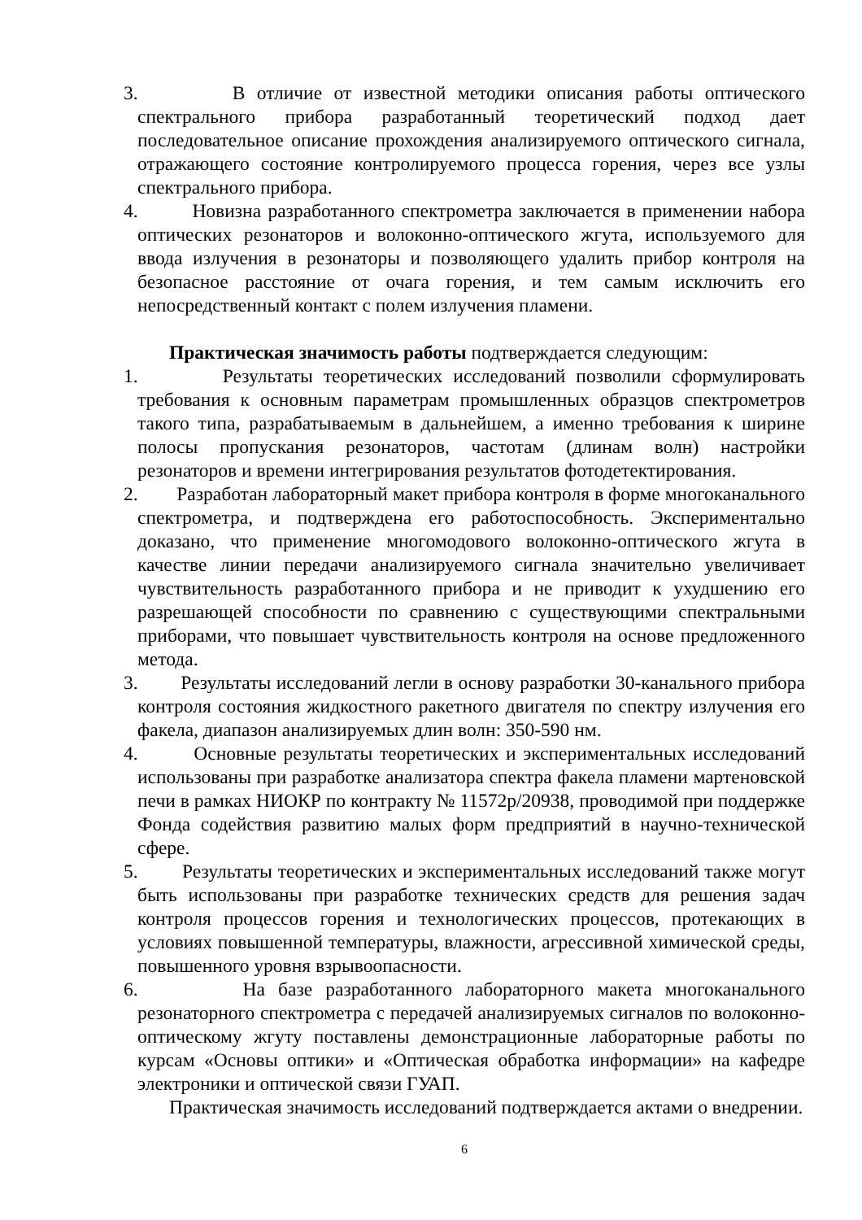3. В отличие от известной методики описания работы оптического спектрального прибора разработанный теоретический подход дает последовательное описание прохождения анализируемого оптического сигнала, отражающего состояние контролируемого процесса горения, через все узлы спектрального прибора.
4. Новизна разработанного спектрометра заключается в применении набора оптических резонаторов и волоконно-оптического жгута, используемого для ввода излучения в резонаторы и позволяющего удалить прибор контроля на безопасное расстояние от очага горения, и тем самым исключить его непосредственный контакт с полем излучения пламени.
Практическая значимость работы подтверждается следующим:
1. Результаты теоретических исследований позволили сформулировать требования к основным параметрам промышленных образцов спектрометров такого типа, разрабатываемым в дальнейшем, а именно требования к ширине полосы пропускания резонаторов, частотам (длинам волн) настройки резонаторов и времени интегрирования результатов фотодетектирования.
2. Разработан лабораторный макет прибора контроля в форме многоканального спектрометра, и подтверждена его работоспособность. Экспериментально доказано, что применение многомодового волоконно-оптического жгута в качестве линии передачи анализируемого сигнала значительно увеличивает чувствительность разработанного прибора и не приводит к ухудшению его разрешающей способности по сравнению с существующими спектральными приборами, что повышает чувствительность контроля на основе предложенного метода.
3. Результаты исследований легли в основу разработки 30-канального прибора контроля состояния жидкостного ракетного двигателя по спектру излучения его факела, диапазон анализируемых длин волн: 350-590 нм.
4. Основные результаты теоретических и экспериментальных исследований использованы при разработке анализатора спектра факела пламени мартеновской печи в рамках НИОКР по контракту № 11572р/20938, проводимой при поддержке Фонда содействия развитию малых форм предприятий в научно-технической сфере.
5. Результаты теоретических и экспериментальных исследований также могут быть использованы при разработке технических средств для решения задач контроля процессов горения и технологических процессов, протекающих в условиях повышенной температуры, влажности, агрессивной химической среды, повышенного уровня взрывоопасности.
6. На базе разработанного лабораторного макета многоканального резонаторного спектрометра с передачей анализируемых сигналов по волоконно-оптическому жгуту поставлены демонстрационные лабораторные работы по курсам «Основы оптики» и «Оптическая обработка информации» на кафедре электроники и оптической связи ГУАП.
Практическая значимость исследований подтверждается актами о внедрении.
6